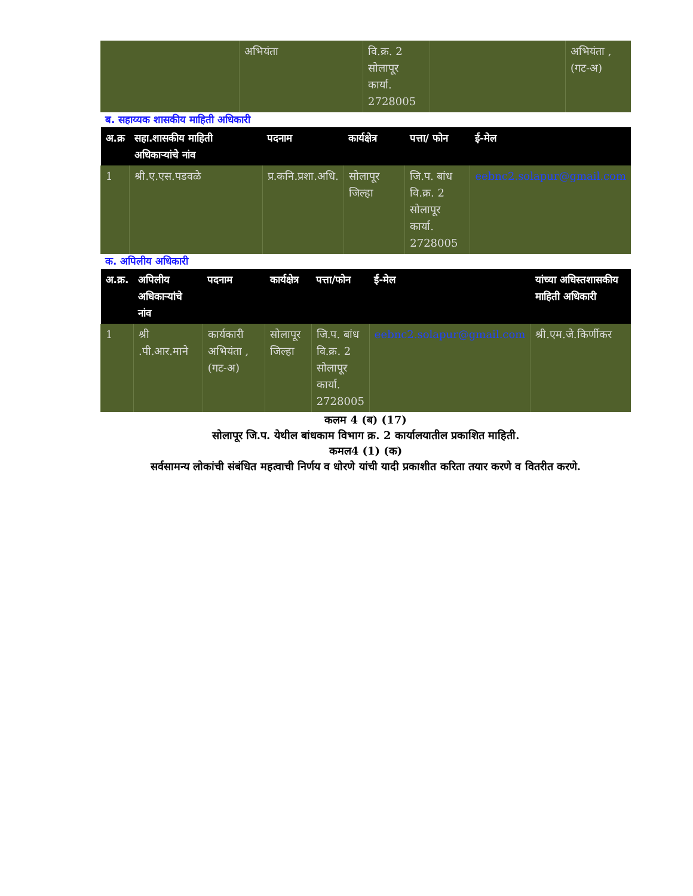| | अभियंता | वि.क्र. 2 सोलापूर कार्या. 2728005 | | अभियंता , (गट-अ) |
ब. सहाय्यक शासकीय माहिती अधिकारी
| अ.क्र | सहा.शासकीय माहिती अधिकाऱ्यांचे नांव | पदनाम | कार्यक्षेत्र | पत्ता/ फोन | ई-मेल |
| --- | --- | --- | --- | --- | --- |
| 1 | श्री.ए.एस.पडवळे | प्र.कनि.प्रशा.अधि. | सोलापूर जिल्हा | जि.प. बांध वि.क्र. 2 सोलापूर कार्या. 2728005 | eebnc2.solapur@gmail.com |
क. अपिलीय अधिकारी
| अ.क्र. | अपिलीय अधिकाऱ्यांचे नांव | पदनाम | कार्यक्षेत्र | पत्ता/फोन | ई-मेल | यांच्या अधिस्तशासकीय माहिती अधिकारी |
| --- | --- | --- | --- | --- | --- | --- |
| 1 | श्री .पी.आर.माने | कार्यकारी अभियंता , (गट-अ) | सोलापूर जिल्हा | जि.प. बांध वि.क्र. 2 सोलापूर कार्या. 2728005 | eebnc2.solapur@gmail.com | श्री.एम.जे.किर्णीकर |
कलम 4 (ब) (17)
सोलापूर जि.प. येथील बांधकाम विभाग क्र. 2 कार्यालयातील प्रकाशित माहिती.
कमल4 (1) (क)
सर्वसामन्य लोकांची संबंधित महत्वाची निर्णय व धोरणे यांची यादी प्रकाशीत करिता तयार करणे व वितरीत करणे.